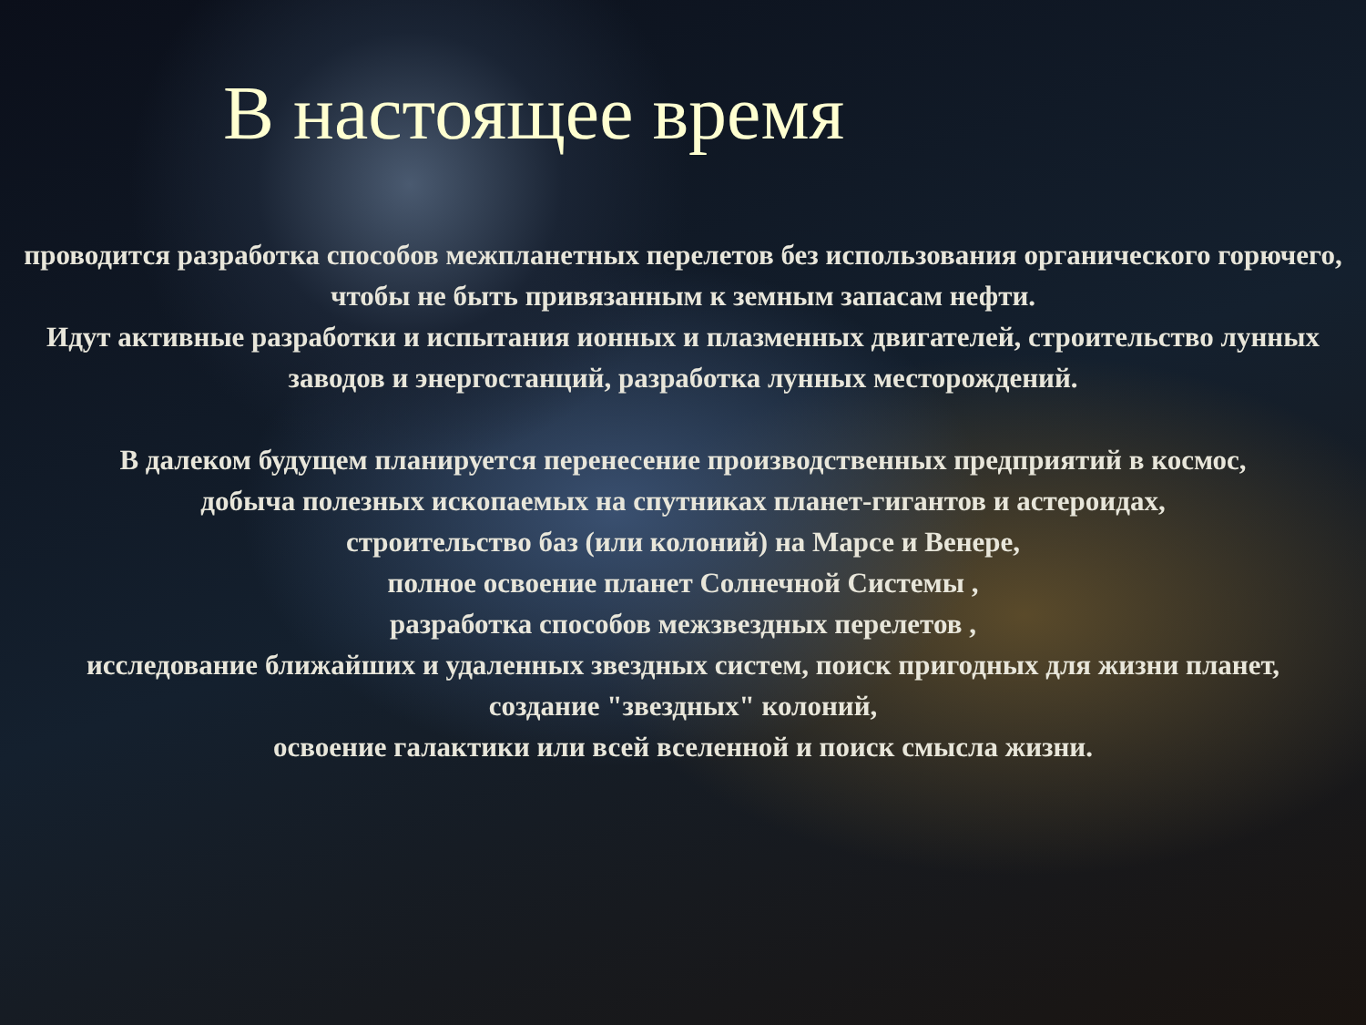В настоящее время
проводится разработка способов межпланетных перелетов без использования органического горючего, чтобы не быть привязанным к земным запасам нефти.
Идут активные разработки и испытания ионных и плазменных двигателей, строительство лунных заводов и энергостанций, разработка лунных месторождений.
В далеком будущем планируется перенесение производственных предприятий в космос,
добыча полезных ископаемых на спутниках планет-гигантов и астероидах,
строительство баз (или колоний) на Марсе и Венере,
полное освоение планет Солнечной Системы ,
разработка способов межзвездных перелетов ,
исследование ближайших и удаленных звездных систем, поиск пригодных для жизни планет,
создание "звездных" колоний,
освоение галактики или всей вселенной и поиск смысла жизни.